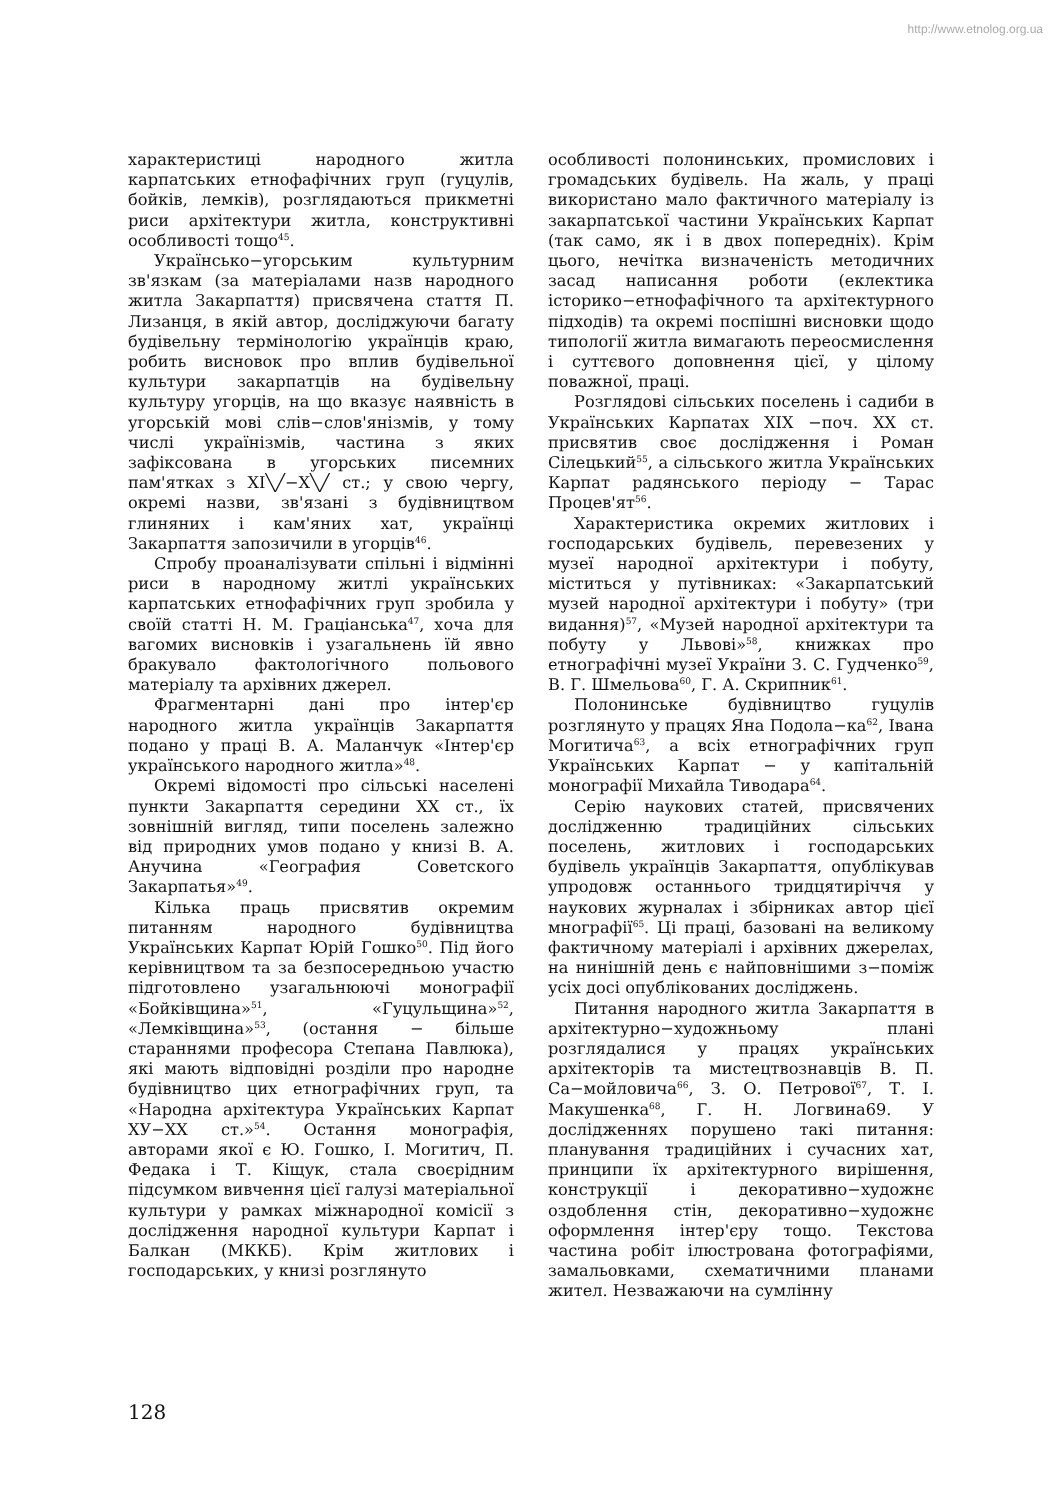http://www.etnolog.org.ua
характеристиці народного житла карпатських етнофафічних груп (гуцулів, бойків, лемків), розглядаються прикметні риси архітектури житла, конструктивні особливості тощо<sup>45</sup>.
Українсько−угорським культурним зв'язкам (за матеріалами назв народного житла Закарпаття) присвячена стаття П. Лизанця, в якій автор, досліджуючи багату будівельну термінологію українців краю, робить висновок про вплив будівельної культури закарпатців на будівельну культуру угорців, на що вказує наявність в угорській мові слів−слов'янізмів, у тому числі українізмів, частина з яких зафіксована в угорських писемних пам'ятках з XI╲╱−X╲╱ ст.; у свою чергу, окремі назви, зв'язані з будівництвом глиняних і кам'яних хат, українці Закарпаття запозичили в угорців<sup>46</sup>.
Спробу проаналізувати спільні і відмінні риси в народному житлі українських карпатських етнофафічних груп зробила у своїй статті Н. М. Граціанська<sup>47</sup>, хоча для вагомих висновків і узагальнень їй явно бракувало фактологічного польового матеріалу та архівних джерел.
Фрагментарні дані про інтер'єр народного житла українців Закарпаття подано у праці В. А. Маланчук «Інтер'єр українського народного житла»<sup>48</sup>.
Окремі відомості про сільські населені пункти Закарпаття середини XX ст., їх зовнішній вигляд, типи поселень залежно від природних умов подано у книзі В. А. Анучина «География Советского Закарпатья»<sup>49</sup>.
Кілька праць присвятив окремим питанням народного будівництва Українських Карпат Юрій Гошко<sup>50</sup>. Під його керівництвом та за безпосередньою участю підготовлено узагальнюючі монографії «Бойківщина»<sup>51</sup>, «Гуцульщина»<sup>52</sup>, «Лемківщина»<sup>53</sup>, (остання − більше стараннями професора Степана Павлюка), які мають відповідні розділи про народне будівництво цих етнографічних груп, та «Народна архітектура Українських Карпат XУ−XX ст.»<sup>54</sup>. Остання монографія, авторами якої є Ю. Гошко, І. Могитич, П. Федака і Т. Кіщук, стала своєрідним підсумком вивчення цієї галузі матеріальної культури у рамках міжнародної комісії з дослідження народної культури Карпат і Балкан (МККБ). Крім житлових і господарських, у книзі розглянуто
особливості полонинських, промислових і громадських будівель. На жаль, у праці використано мало фактичного матеріалу із закарпатської частини Українських Карпат (так само, як і в двох попередніх). Крім цього, нечітка визначеність методичних засад написання роботи (еклектика історико−етнофафічного та архітектурного підходів) та окремі поспішні висновки щодо типології житла вимагають переосмислення і суттєвого доповнення цієї, у цілому поважної, праці.
Розглядові сільських поселень і садиби в Українських Карпатах XIX −поч. XX ст. присвятив своє дослідження і Роман Сілецький<sup>55</sup>, а сільського житла Українських Карпат радянського періоду − Тарас Процев'ят<sup>56</sup>.
Характеристика окремих житлових і господарських будівель, перевезених у музеї народної архітектури і побуту, міститься у путівниках: «Закарпатський музей народної архітектури і побуту» (три видання)<sup>57</sup>, «Музей народної архітектури та побуту у Львові»<sup>58</sup>, книжках про етнографічні музеї України З. С. Гудченко<sup>59</sup>, В. Г. Шмельова<sup>60</sup>, Г. А. Скрипник<sup>61</sup>.
Полонинське будівництво гуцулів розглянуто у працях Яна Подола−ка<sup>62</sup>, Івана Могитича<sup>63</sup>, а всіх етнографічних груп Українських Карпат − у капітальній монографії Михайла Тиводара<sup>64</sup>.
Серію наукових статей, присвячених дослідженню традиційних сільських поселень, житлових і господарських будівель українців Закарпаття, опублікував упродовж останнього тридцятиріччя у наукових журналах і збірниках автор цієї мнографії<sup>65</sup>. Ці праці, базовані на великому фактичному матеріалі і архівних джерелах, на нинішній день є найповнішими з−поміж усіх досі опублікованих досліджень.
Питання народного житла Закарпаття в архітектурно−художньому плані розглядалися у працях українських архітекторів та мистецтвознавців В. П. Са−мойловича<sup>66</sup>, З. О. Петрової<sup>67</sup>, Т. І. Макушенка<sup>68</sup>, Г. Н. Логвина69. У дослідженнях порушено такі питання: планування традиційних і сучасних хат, принципи їх архітектурного вирішення, конструкції і декоративно−художнє оздоблення стін, декоративно−художнє оформлення інтер'єру тощо. Текстова частина робіт ілюстрована фотографіями, замальовками, схематичними планами жител. Незважаючи на сумлінну
128